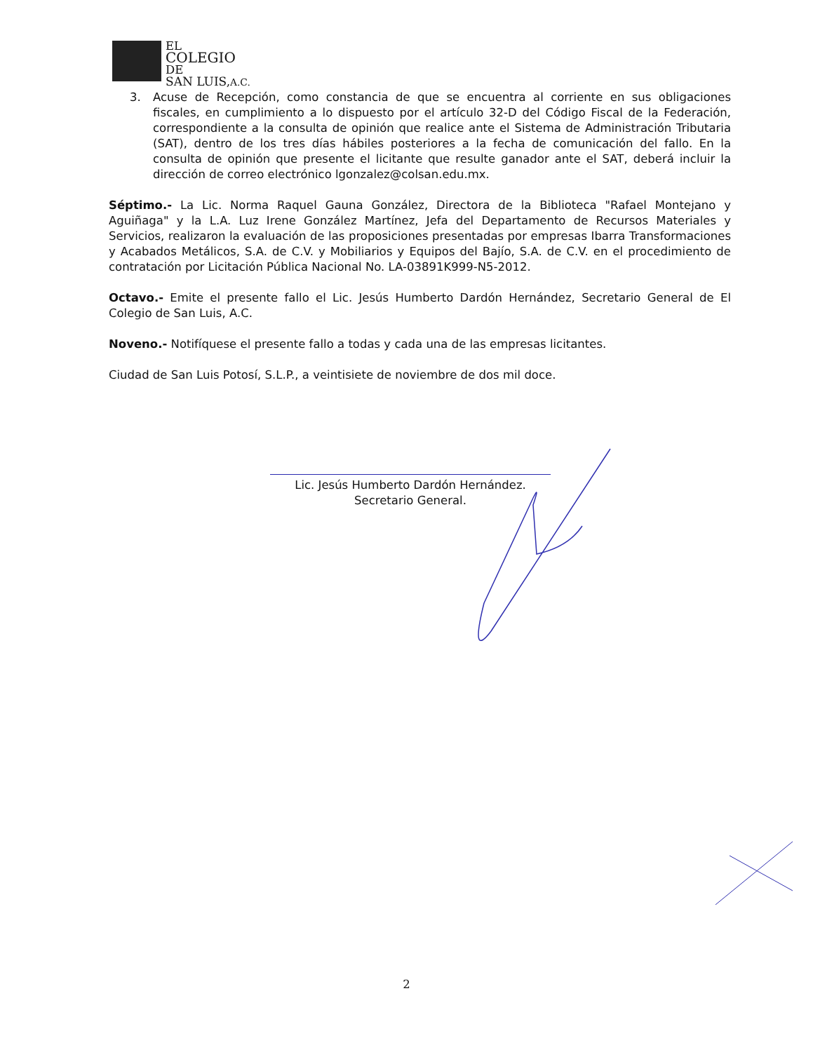EL
COLEGIO
DE
SAN LUIS, A.C.
3. Acuse de Recepción, como constancia de que se encuentra al corriente en sus obligaciones fiscales, en cumplimiento a lo dispuesto por el artículo 32-D del Código Fiscal de la Federación, correspondiente a la consulta de opinión que realice ante el Sistema de Administración Tributaria (SAT), dentro de los tres días hábiles posteriores a la fecha de comunicación del fallo. En la consulta de opinión que presente el licitante que resulte ganador ante el SAT, deberá incluir la dirección de correo electrónico lgonzalez@colsan.edu.mx.
Séptimo.- La Lic. Norma Raquel Gauna González, Directora de la Biblioteca "Rafael Montejano y Aguiñaga" y la L.A. Luz Irene González Martínez, Jefa del Departamento de Recursos Materiales y Servicios, realizaron la evaluación de las proposiciones presentadas por empresas Ibarra Transformaciones y Acabados Metálicos, S.A. de C.V. y Mobiliarios y Equipos del Bajío, S.A. de C.V. en el procedimiento de contratación por Licitación Pública Nacional No. LA-03891K999-N5-2012.
Octavo.- Emite el presente fallo el Lic. Jesús Humberto Dardón Hernández, Secretario General de El Colegio de San Luis, A.C.
Noveno.- Notifíquese el presente fallo a todas y cada una de las empresas licitantes.
Ciudad de San Luis Potosí, S.L.P., a veintisiete de noviembre de dos mil doce.
Lic. Jesús Humberto Dardón Hernández.
Secretario General.
2